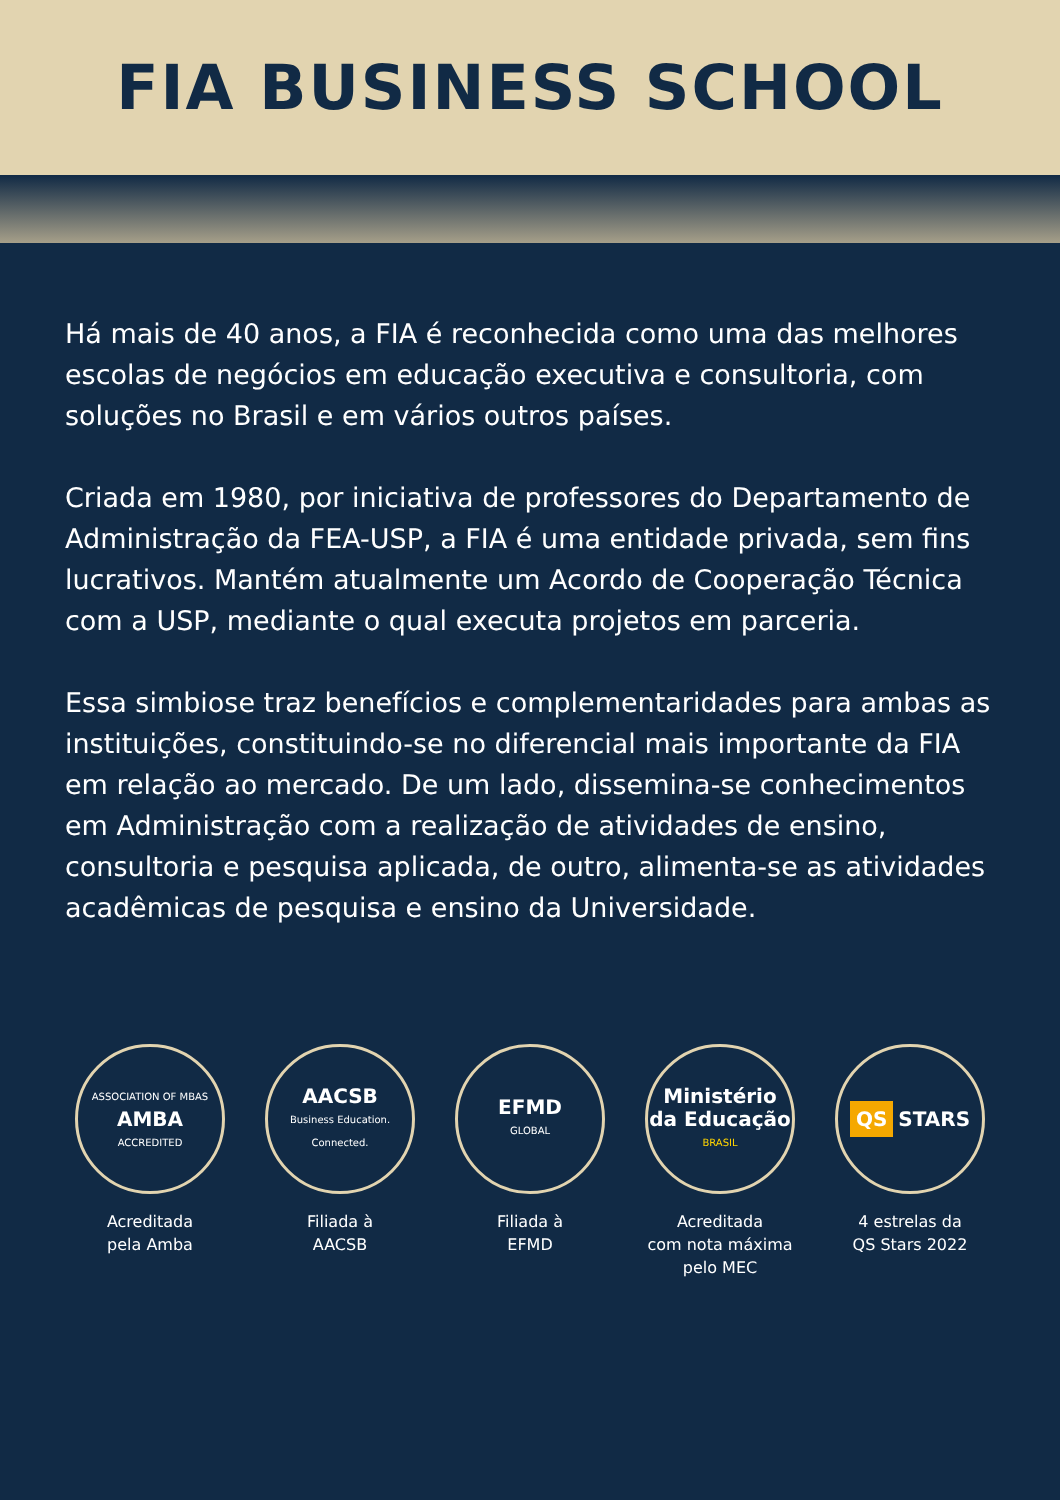FIA BUSINESS SCHOOL
Há mais de 40 anos, a FIA é reconhecida como uma das melhores escolas de negócios em educação executiva e consultoria, com soluções no Brasil e em vários outros países.
Criada em 1980, por iniciativa de professores do Departamento de Administração da FEA-USP, a FIA é uma entidade privada, sem fins lucrativos. Mantém atualmente um Acordo de Cooperação Técnica com a USP, mediante o qual executa projetos em parceria.
Essa simbiose traz benefícios e complementaridades para ambas as instituições, constituindo-se no diferencial mais importante da FIA em relação ao mercado. De um lado, dissemina-se conhecimentos em Administração com a realização de atividades de ensino, consultoria e pesquisa aplicada, de outro, alimenta-se as atividades acadêmicas de pesquisa e ensino da Universidade.
ASSOCIATION OF MBAS
AMBA
ACCREDITED
Acreditada
pela Amba
AACSB
Business Education. Connected.
Filiada à
AACSB
EFMD
GLOBAL
Filiada à
EFMD
Ministério
da Educação
BRASIL
Acreditada
com nota máxima
pelo MEC
QS STARS
4 estrelas da
QS Stars 2022